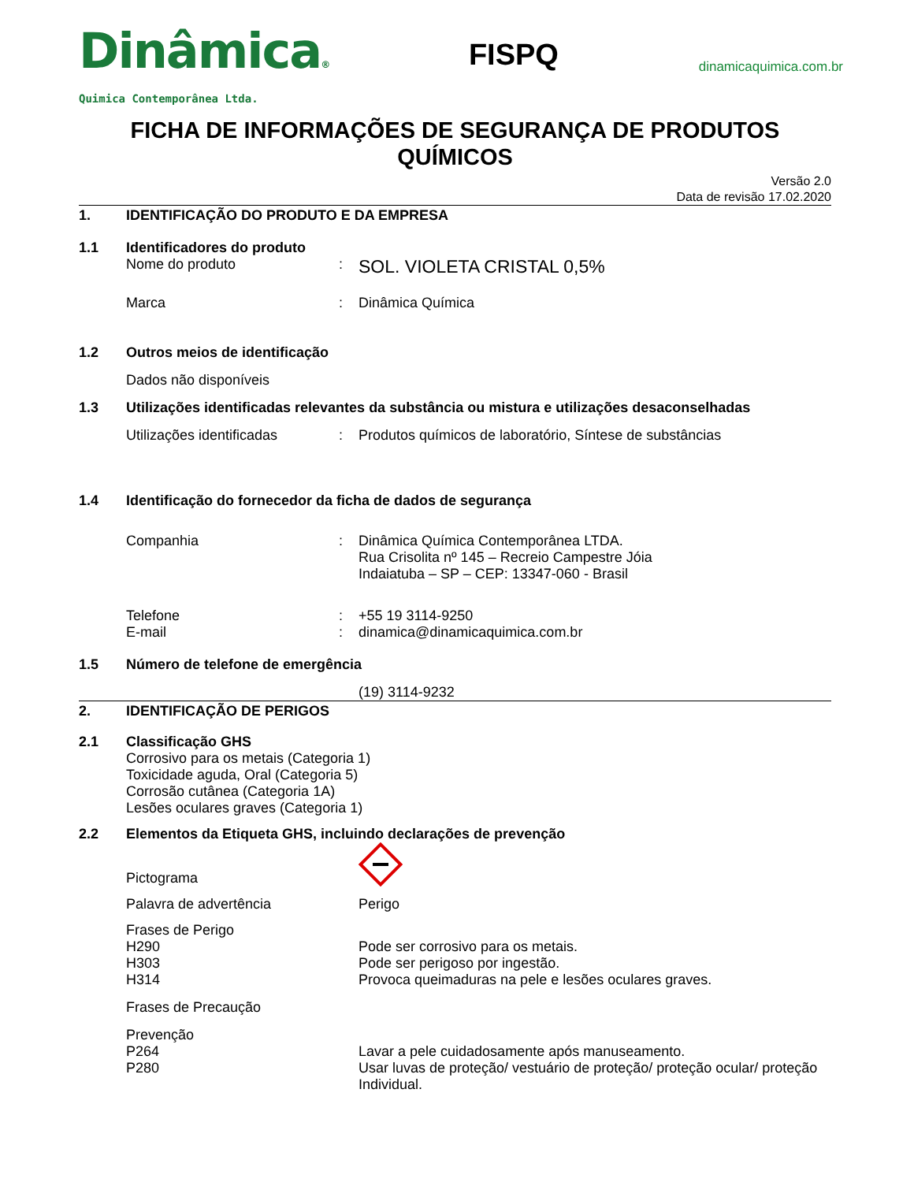Dinâmica®
Quimica Contemporânea Ltda.
FISPQ
dinamicaquimica.com.br
FICHA DE INFORMAÇÕES DE SEGURANÇA DE PRODUTOS QUÍMICOS
Versão 2.0
Data de revisão 17.02.2020
1. IDENTIFICAÇÃO DO PRODUTO E DA EMPRESA
1.1 Identificadores do produto
Nome do produto: SOL. VIOLETA CRISTAL 0,5%
Marca: Dinâmica Química
1.2 Outros meios de identificação
Dados não disponíveis
1.3 Utilizações identificadas relevantes da substância ou mistura e utilizações desaconselhadas
Utilizações identificadas: Produtos químicos de laboratório, Síntese de substâncias
1.4 Identificação do fornecedor da ficha de dados de segurança
Companhia: Dinâmica Química Contemporânea LTDA.
Rua Crisolita nº 145 – Recreio Campestre Jóia
Indaiatuba – SP – CEP: 13347-060 - Brasil
Telefone: +55 19 3114-9250
E-mail: dinamica@dinamicaquimica.com.br
1.5 Número de telefone de emergência
(19) 3114-9232
2. IDENTIFICAÇÃO DE PERIGOS
2.1 Classificação GHS
Corrosivo para os metais (Categoria 1)
Toxicidade aguda, Oral (Categoria 5)
Corrosão cutânea (Categoria 1A)
Lesões oculares graves (Categoria 1)
2.2 Elementos da Etiqueta GHS, incluindo declarações de prevenção
Pictograma
Palavra de advertência Perigo
Frases de Perigo
H290 Pode ser corrosivo para os metais.
H303 Pode ser perigoso por ingestão.
H314 Provoca queimaduras na pele e lesões oculares graves.
Frases de Precaução
Prevenção
P264 Lavar a pele cuidadosamente após manuseamento.
P280 Usar luvas de proteção/ vestuário de proteção/ proteção ocular/ proteção Individual.